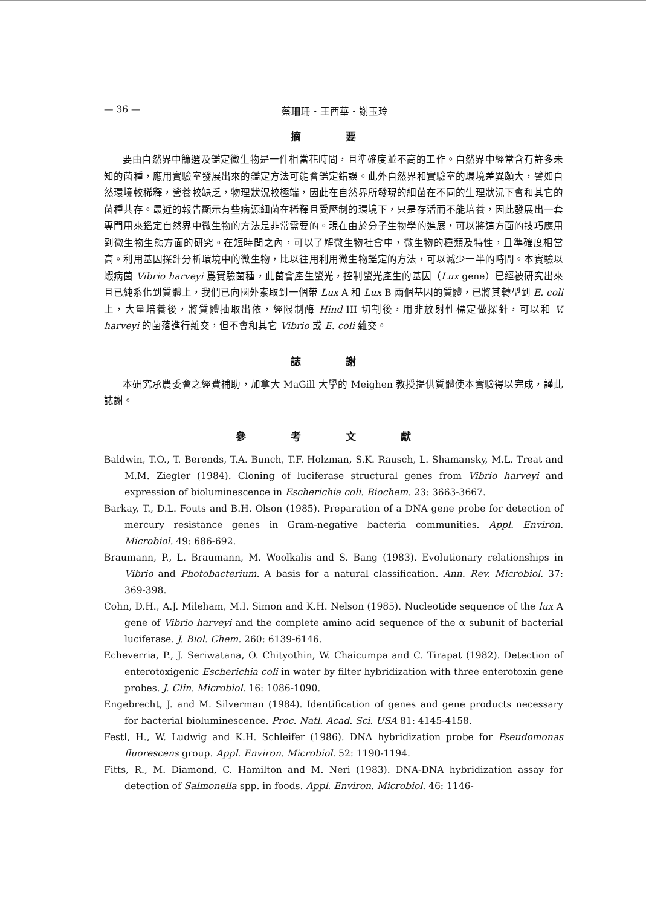— 36 — 蔡珊珊・王西華・謝玉玲
摘 要
要由自然界中篩選及鑑定微生物是一件相當花時間，且準確度並不高的工作。自然界中經常含有許多未知的菌種，應用實驗室發展出來的鑑定方法可能會鑑定錯誤。此外自然界和實驗室的環境差異頗大，譬如自然環境較稀釋，營養較缺乏，物理狀況較極端，因此在自然界所發現的細菌在不同的生理狀況下會和其它的菌種共存。最近的報告顯示有些病源細菌在稀釋且受壓制的環境下，只是存活而不能培養，因此發展出一套專門用來鑑定自然界中微生物的方法是非常需要的。現在由於分子生物學的進展，可以將這方面的技巧應用到微生物生態方面的研究。在短時間之內，可以了解微生物社會中，微生物的種類及特性，且準確度相當高。利用基因探針分析環境中的微生物，比以往用利用微生物鑑定的方法，可以減少一半的時間。本實驗以蝦病菌 Vibrio harveyi 爲實驗菌種，此菌會產生螢光，控制螢光產生的基因（Lux gene）已經被研究出來且已純系化到質體上，我們已向國外索取到一個帶 Lux A 和 Lux B 兩個基因的質體，已將其轉型到 E. coli 上，大量培養後，將質體抽取出依，經限制酶 Hind III 切割後，用非放射性標定做探針，可以和 V. harveyi 的菌落進行雜交，但不會和其它 Vibrio 或 E. coli 雜交。
誌 謝
本研究承農委會之經費補助，加拿大 MaGill 大學的 Meighen 教授提供質體使本實驗得以完成，謹此誌謝。
參 考 文 獻
Baldwin, T.O., T. Berends, T.A. Bunch, T.F. Holzman, S.K. Rausch, L. Shamansky, M.L. Treat and M.M. Ziegler (1984). Cloning of luciferase structural genes from Vibrio harveyi and expression of bioluminescence in Escherichia coli. Biochem. 23: 3663-3667.
Barkay, T., D.L. Fouts and B.H. Olson (1985). Preparation of a DNA gene probe for detection of mercury resistance genes in Gram-negative bacteria communities. Appl. Environ. Microbiol. 49: 686-692.
Braumann, P., L. Braumann, M. Woolkalis and S. Bang (1983). Evolutionary relationships in Vibrio and Photobacterium. A basis for a natural classification. Ann. Rev. Microbiol. 37: 369-398.
Cohn, D.H., A.J. Mileham, M.I. Simon and K.H. Nelson (1985). Nucleotide sequence of the lux A gene of Vibrio harveyi and the complete amino acid sequence of the α subunit of bacterial luciferase. J. Biol. Chem. 260: 6139-6146.
Echeverria, P., J. Seriwatana, O. Chityothin, W. Chaicumpa and C. Tirapat (1982). Detection of enterotoxigenic Escherichia coli in water by filter hybridization with three enterotoxin gene probes. J. Clin. Microbiol. 16: 1086-1090.
Engebrecht, J. and M. Silverman (1984). Identification of genes and gene products necessary for bacterial bioluminescence. Proc. Natl. Acad. Sci. USA 81: 4145-4158.
Festl, H., W. Ludwig and K.H. Schleifer (1986). DNA hybridization probe for Pseudomonas fluorescens group. Appl. Environ. Microbiol. 52: 1190-1194.
Fitts, R., M. Diamond, C. Hamilton and M. Neri (1983). DNA-DNA hybridization assay for detection of Salmonella spp. in foods. Appl. Environ. Microbiol. 46: 1146-